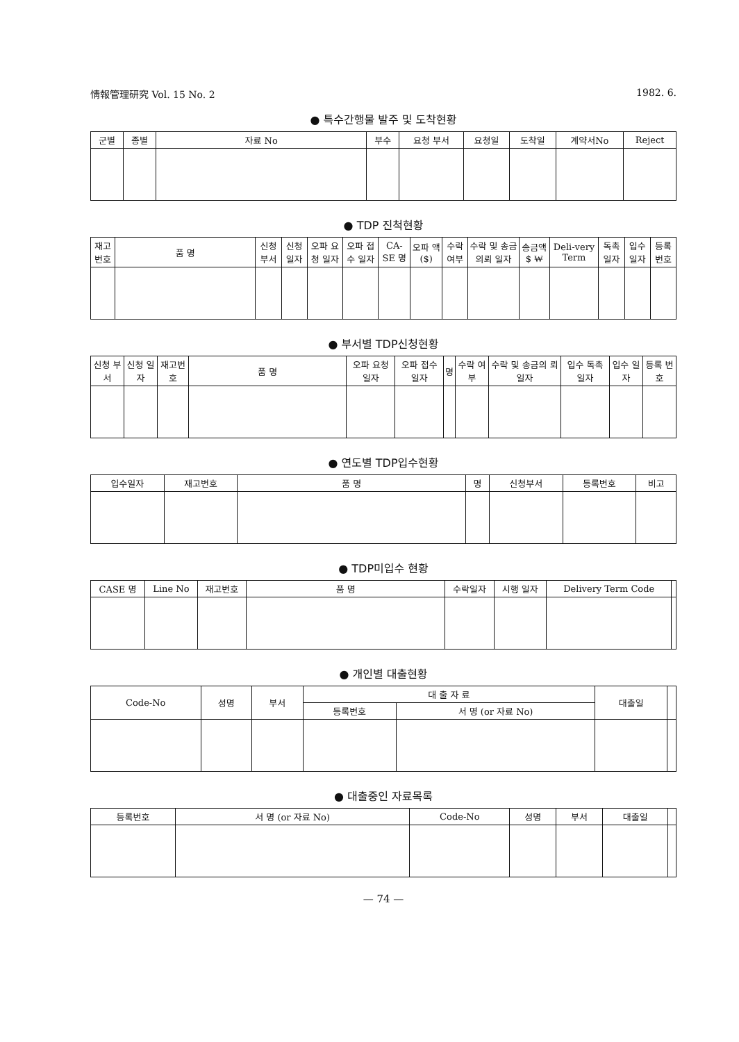情報管理研究 Vol. 15 No. 2 1982. 6.
● 특수간행물 발주 및 도착현황
| 군별 | 종별 | 자료 No | 부수 | 요청 부서 | 요청일 | 도착일 | 계약서No | Reject |
| --- | --- | --- | --- | --- | --- | --- | --- | --- |
● TDP 진척현황
| 재고번호 | 품 명 | 신청 부서 | 신청 일자 | 오파 요청 일자 | 오파 접수 일자 | CA-SE 명 | 오파 액 ($) | 수락 여부 | 수락 및 송금 의뢰 일자 | 송금액 $ ₩ | Deli-very Term | 독촉 일자 | 입수 일자 | 등록 번호 |
| --- | --- | --- | --- | --- | --- | --- | --- | --- | --- | --- | --- | --- | --- | --- |
● 부서별 TDP신청현황
| 신청 부서 | 신청 일자 | 재고번호 | 품 명 | 오파 요청 일자 | 오파 접수 일자 | 명 | 수락 여부 | 수락 및 송금의 뢰 일자 | 입수 독촉 일자 | 입수 일자 | 등록 번호 |
| --- | --- | --- | --- | --- | --- | --- | --- | --- | --- | --- | --- |
● 연도별 TDP입수현황
| 입수일자 | 재고번호 | 품 명 | 명 | 신청부서 | 등록번호 | 비고 |
| --- | --- | --- | --- | --- | --- | --- |
● TDP미입수 현황
| CASE 명 | Line No | 재고번호 | 품 명 | 수락일자 | 시행 일자 | Delivery Term Code | |
| --- | --- | --- | --- | --- | --- | --- | --- |
● 개인별 대출현황
| Code-No | 성명 | 부서 | 대 출 자 료 | | 대출일 | |
| --- | --- | --- | --- | --- | --- | --- |
| | | | 등록번호 | 서 명 (or 자료 No) | | |
● 대출중인 자료목록
| 등록번호 | 서 명 (or 자료 No) | Code-No | 성명 | 부서 | 대출일 | |
| --- | --- | --- | --- | --- | --- | --- |
— 74 —